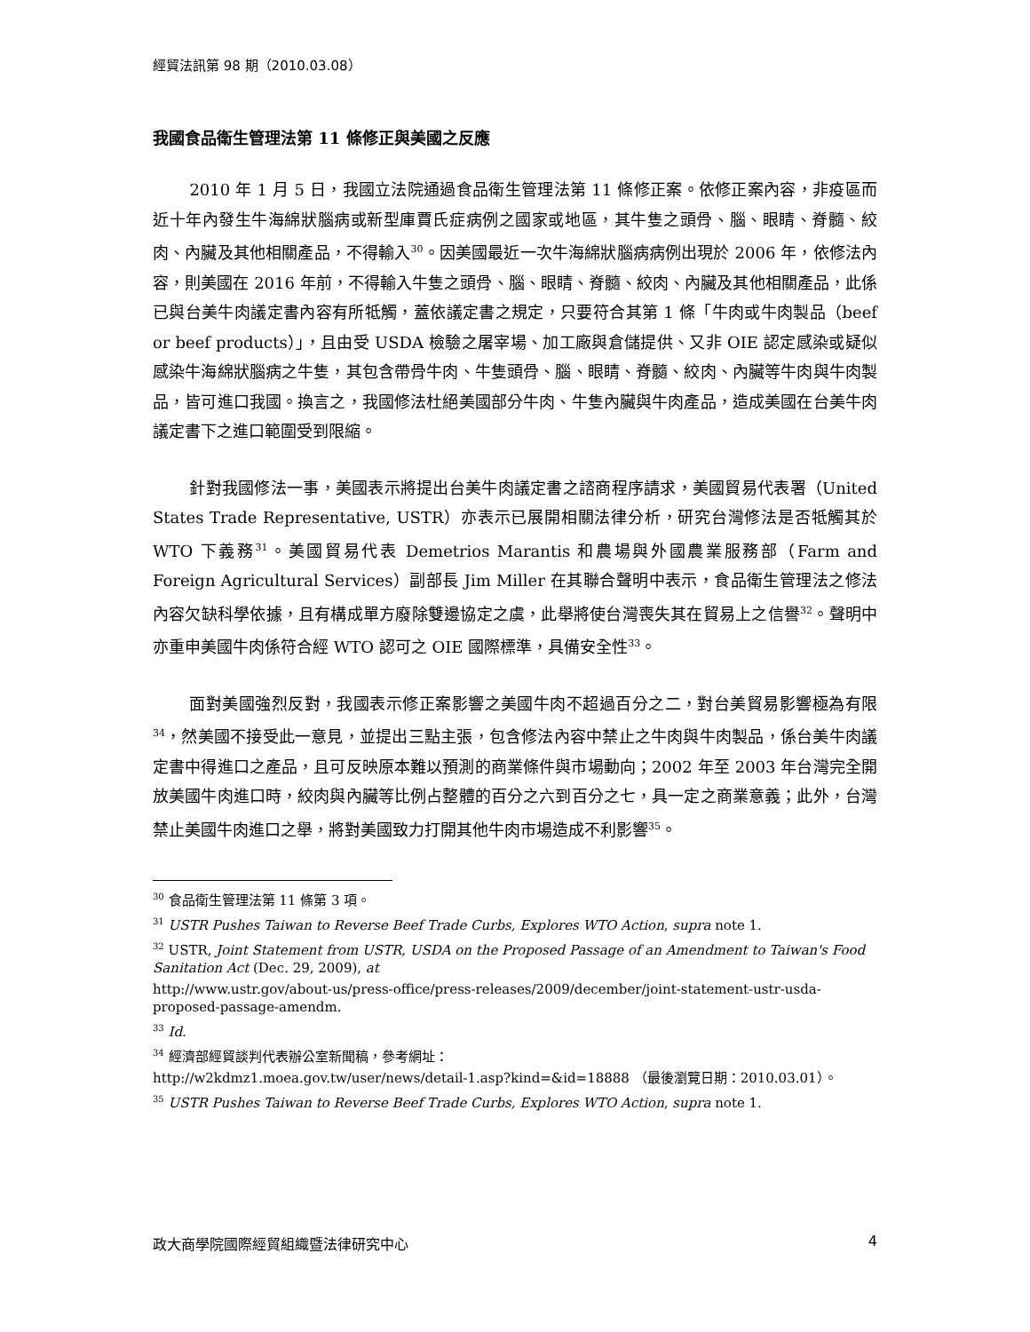經貿法訊第 98 期（2010.03.08）
我國食品衛生管理法第 11 條修正與美國之反應
2010 年 1 月 5 日，我國立法院通過食品衛生管理法第 11 條修正案。依修正案內容，非疫區而近十年內發生牛海綿狀腦病或新型庫賈氏症病例之國家或地區，其牛隻之頭骨、腦、眼睛、脊髓、絞肉、內臟及其他相關產品，不得輸入<sup>30</sup>。因美國最近一次牛海綿狀腦病病例出現於 2006 年，依修法內容，則美國在 2016 年前，不得輸入牛隻之頭骨、腦、眼睛、脊髓、絞肉、內臟及其他相關產品，此係已與台美牛肉議定書內容有所牴觸，蓋依議定書之規定，只要符合其第 1 條「牛肉或牛肉製品（beef or beef products）」，且由受 USDA 檢驗之屠宰場、加工廠與倉儲提供、又非 OIE 認定感染或疑似感染牛海綿狀腦病之牛隻，其包含帶骨牛肉、牛隻頭骨、腦、眼睛、脊髓、絞肉、內臟等牛肉與牛肉製品，皆可進口我國。換言之，我國修法杜絕美國部分牛肉、牛隻內臟與牛肉產品，造成美國在台美牛肉議定書下之進口範圍受到限縮。
針對我國修法一事，美國表示將提出台美牛肉議定書之諮商程序請求，美國貿易代表署（United States Trade Representative, USTR）亦表示已展開相關法律分析，研究台灣修法是否牴觸其於 WTO 下義務<sup>31</sup>。美國貿易代表 Demetrios Marantis 和農場與外國農業服務部（Farm and Foreign Agricultural Services）副部長 Jim Miller 在其聯合聲明中表示，食品衛生管理法之修法內容欠缺科學依據，且有構成單方廢除雙邊協定之虞，此舉將使台灣喪失其在貿易上之信譽<sup>32</sup>。聲明中亦重申美國牛肉係符合經 WTO 認可之 OIE 國際標準，具備安全性<sup>33</sup>。
面對美國強烈反對，我國表示修正案影響之美國牛肉不超過百分之二，對台美貿易影響極為有限<sup>34</sup>，然美國不接受此一意見，並提出三點主張，包含修法內容中禁止之牛肉與牛肉製品，係台美牛肉議定書中得進口之產品，且可反映原本難以預測的商業條件與市場動向；2002 年至 2003 年台灣完全開放美國牛肉進口時，絞肉與內臟等比例占整體的百分之六到百分之七，具一定之商業意義；此外，台灣禁止美國牛肉進口之舉，將對美國致力打開其他牛肉市場造成不利影響<sup>35</sup>。
<sup>30</sup> 食品衛生管理法第 11 條第 3 項。
<sup>31</sup> USTR Pushes Taiwan to Reverse Beef Trade Curbs, Explores WTO Action, supra note 1.
<sup>32</sup> USTR, Joint Statement from USTR, USDA on the Proposed Passage of an Amendment to Taiwan's Food Sanitation Act (Dec. 29, 2009), at
http://www.ustr.gov/about-us/press-office/press-releases/2009/december/joint-statement-ustr-usda-proposed-passage-amendm.
<sup>33</sup> Id.
<sup>34</sup> 經濟部經貿談判代表辦公室新聞稿，參考網址：
http://w2kdmz1.moea.gov.tw/user/news/detail-1.asp?kind=&id=18888 （最後瀏覽日期：2010.03.01）。
<sup>35</sup> USTR Pushes Taiwan to Reverse Beef Trade Curbs, Explores WTO Action, supra note 1.
政大商學院國際經貿組織暨法律研究中心 4